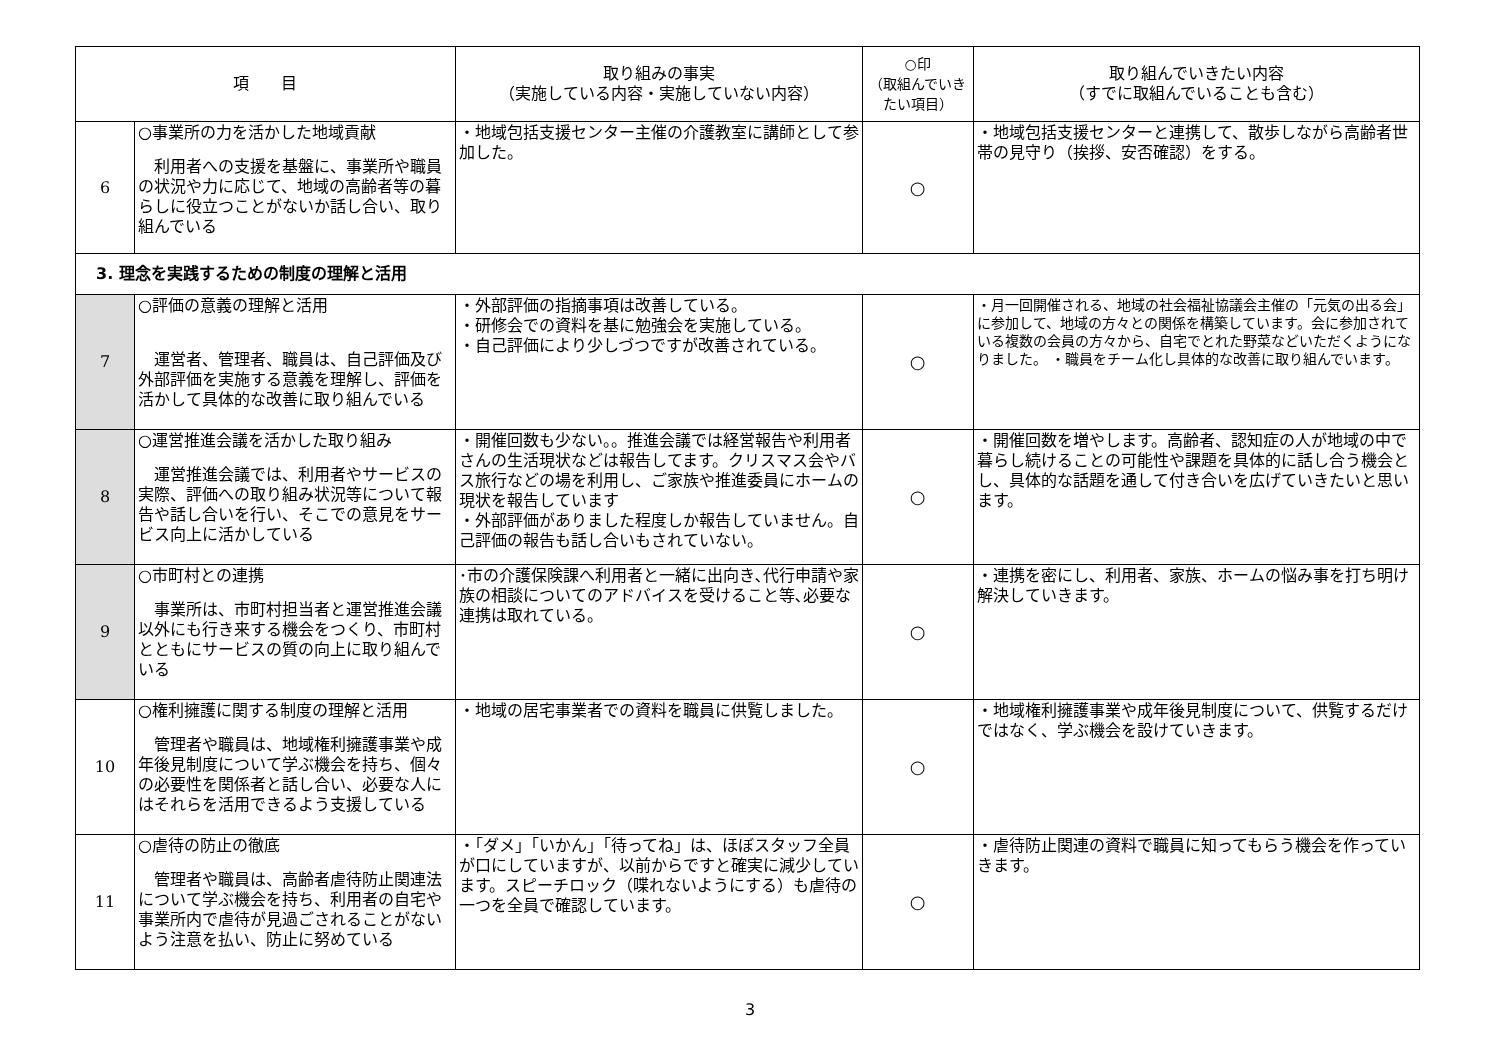| 項 目 | | 取り組みの事実 （実施している内容・実施していない内容） | ○印 （取組んでいきたい項目） | 取り組んでいきたい内容 （すでに取組んでいることも含む） |
| --- | --- | --- | --- | --- |
| 6 | ○事業所の力を活かした地域貢献 利用者への支援を基盤に、事業所や職員の状況や力に応じて、地域の高齢者等の暮らしに役立つことがないか話し合い、取り組んでいる | ・地域包括支援センター主催の介護教室に講師として参加した。 | ○ | ・地域包括支援センターと連携して、散歩しながら高齢者世帯の見守り（挨拶、安否確認）をする。 |
| 3. 理念を実践するための制度の理解と活用 | | | | |
| 7 | ○評価の意義の理解と活用 運営者、管理者、職員は、自己評価及び外部評価を実施する意義を理解し、評価を活かして具体的な改善に取り組んでいる | ・外部評価の指摘事項は改善している。 ・研修会での資料を基に勉強会を実施している。 ・自己評価により少しづつですが改善されている。 | ○ | ・月一回開催される、地域の社会福祉協議会主催の「元気の出る会」に参加して、地域の方々との関係を構築しています。会に参加されている複数の会員の方々から、自宅でとれた野菜などいただくようになりました。 ・職員をチーム化し具体的な改善に取り組んでいます。 |
| 8 | ○運営推進会議を活かした取り組み 運営推進会議では、利用者やサービスの実際、評価への取り組み状況等について報告や話し合いを行い、そこでの意見をサービス向上に活かしている | ・開催回数も少ない。。推進会議では経営報告や利用者さんの生活現状などは報告してます。クリスマス会やバス旅行などの場を利用し、ご家族や推進委員にホームの現状を報告しています ・外部評価がありました程度しか報告していません。自己評価の報告も話し合いもされていない。 | ○ | ・開催回数を増やします。高齢者、認知症の人が地域の中で暮らし続けることの可能性や課題を具体的に話し合う機会とし、具体的な話題を通して付き合いを広げていきたいと思います。 |
| 9 | ○市町村との連携 事業所は、市町村担当者と運営推進会議以外にも行き来する機会をつくり、市町村とともにサービスの質の向上に取り組んでいる | ･市の介護保険課へ利用者と一緒に出向き､代行申請や家族の相談についてのアドバイスを受けること等､必要な連携は取れている。 | ○ | ・連携を密にし、利用者、家族、ホームの悩み事を打ち明け解決していきます。 |
| 10 | ○権利擁護に関する制度の理解と活用 管理者や職員は、地域権利擁護事業や成年後見制度について学ぶ機会を持ち、個々の必要性を関係者と話し合い、必要な人にはそれらを活用できるよう支援している | ・地域の居宅事業者での資料を職員に供覧しました。 | ○ | ・地域権利擁護事業や成年後見制度について、供覧するだけではなく、学ぶ機会を設けていきます。 |
| 11 | ○虐待の防止の徹底 管理者や職員は、高齢者虐待防止関連法について学ぶ機会を持ち、利用者の自宅や事業所内で虐待が見過ごされることがないよう注意を払い、防止に努めている | ・「ダメ」「いかん」「待ってね」は、ほぼスタッフ全員が口にしていますが、以前からですと確実に減少しています。スピーチロック（喋れないようにする）も虐待の一つを全員で確認しています。 | ○ | ・虐待防止関連の資料で職員に知ってもらう機会を作っていきます。 |
3